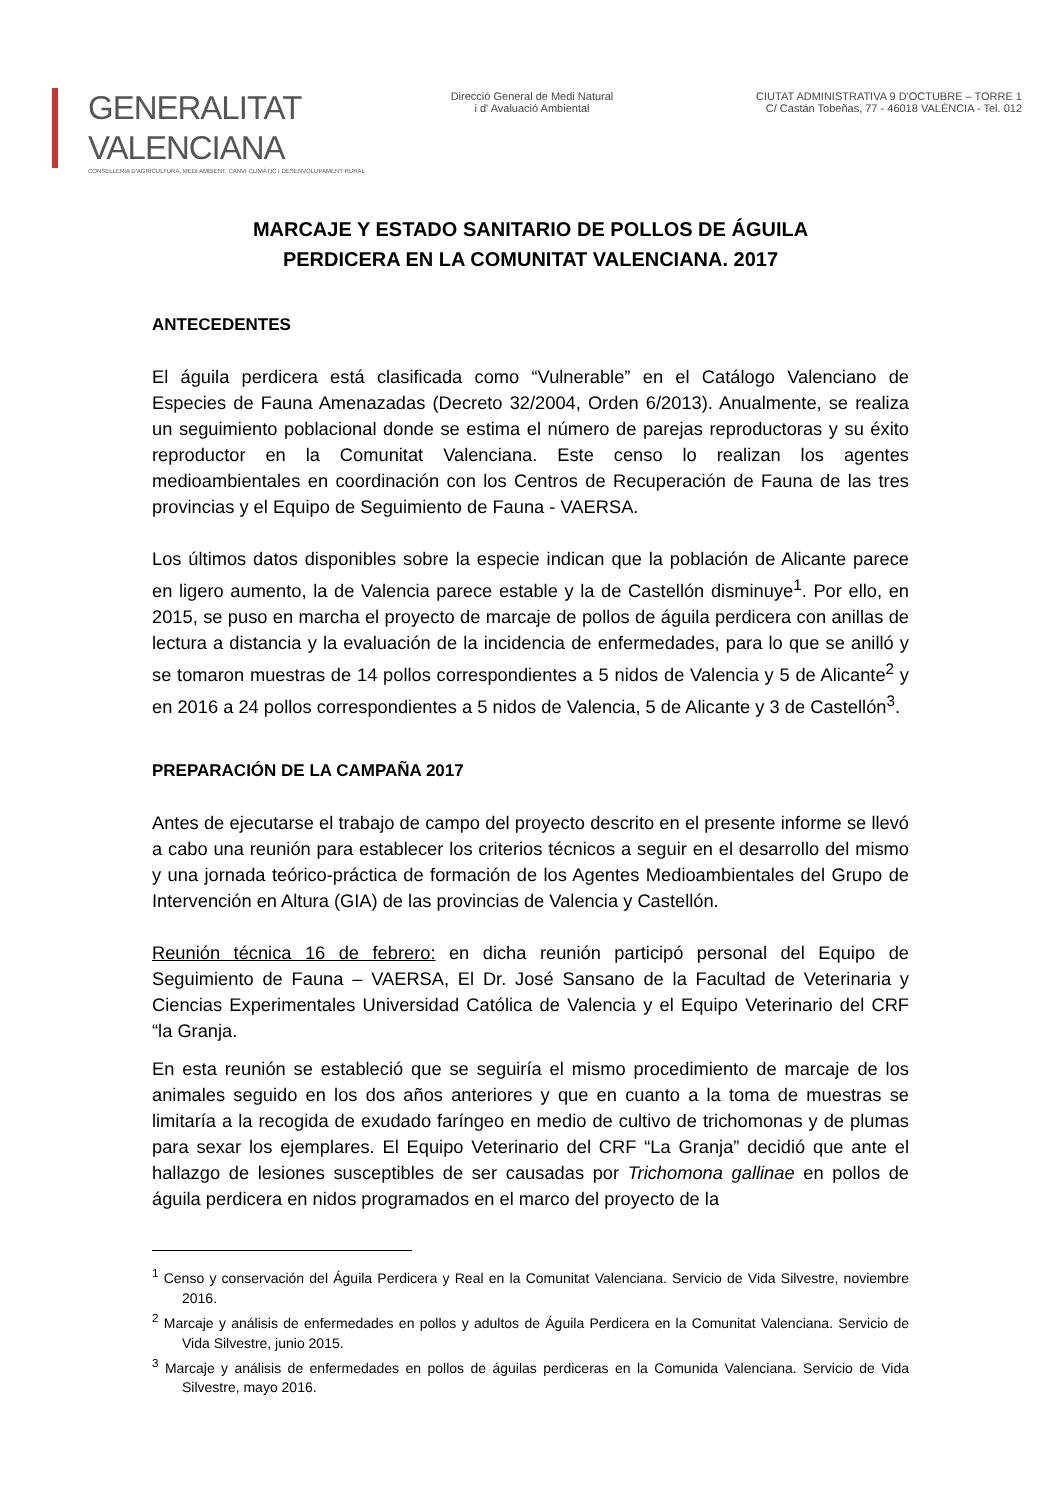GENERALITAT VALENCIANA
CONSELLERIA D'AGRICULTURA, MEDI AMBIENT, CANVI CLIMÀTIC I DESENVOLUPAMENT RURAL
Direcció General de Medi Natural
i d' Avaluació Ambiental
CIUTAT ADMINISTRATIVA 9 D'OCTUBRE – TORRE 1
C/ Castán Tobeñas, 77 - 46018 VALÈNCIA - Tel. 012
MARCAJE Y ESTADO SANITARIO DE POLLOS DE ÁGUILA
PERDICERA EN LA COMUNITAT VALENCIANA. 2017
ANTECEDENTES
El águila perdicera está clasificada como “Vulnerable” en el Catálogo Valenciano de Especies de Fauna Amenazadas (Decreto 32/2004, Orden 6/2013). Anualmente, se realiza un seguimiento poblacional donde se estima el número de parejas reproductoras y su éxito reproductor en la Comunitat Valenciana. Este censo lo realizan los agentes medioambientales en coordinación con los Centros de Recuperación de Fauna de las tres provincias y el Equipo de Seguimiento de Fauna - VAERSA.
Los últimos datos disponibles sobre la especie indican que la población de Alicante parece en ligero aumento, la de Valencia parece estable y la de Castellón disminuye<sup>1</sup>. Por ello, en 2015, se puso en marcha el proyecto de marcaje de pollos de águila perdicera con anillas de lectura a distancia y la evaluación de la incidencia de enfermedades, para lo que se anilló y se tomaron muestras de 14 pollos correspondientes a 5 nidos de Valencia y 5 de Alicante<sup>2</sup> y en 2016 a 24 pollos correspondientes a 5 nidos de Valencia, 5 de Alicante y 3 de Castellón<sup>3</sup>.
PREPARACIÓN DE LA CAMPAÑA 2017
Antes de ejecutarse el trabajo de campo del proyecto descrito en el presente informe se llevó a cabo una reunión para establecer los criterios técnicos a seguir en el desarrollo del mismo y una jornada teórico-práctica de formación de los Agentes Medioambientales del Grupo de Intervención en Altura (GIA) de las provincias de Valencia y Castellón.
Reunión técnica 16 de febrero: en dicha reunión participó personal del Equipo de Seguimiento de Fauna – VAERSA, El Dr. José Sansano de la Facultad de Veterinaria y Ciencias Experimentales Universidad Católica de Valencia y el Equipo Veterinario del CRF “la Granja.
En esta reunión se estableció que se seguiría el mismo procedimiento de marcaje de los animales seguido en los dos años anteriores y que en cuanto a la toma de muestras se limitaría a la recogida de exudado faríngeo en medio de cultivo de trichomonas y de plumas para sexar los ejemplares. El Equipo Veterinario del CRF “La Granja” decidió que ante el hallazgo de lesiones susceptibles de ser causadas por Trichomona gallinae en pollos de águila perdicera en nidos programados en el marco del proyecto de la
<sup>1</sup> Censo y conservación del Águila Perdicera y Real en la Comunitat Valenciana. Servicio de Vida Silvestre, noviembre 2016.
<sup>2</sup> Marcaje y análisis de enfermedades en pollos y adultos de Águila Perdicera en la Comunitat Valenciana. Servicio de Vida Silvestre, junio 2015.
<sup>3</sup> Marcaje y análisis de enfermedades en pollos de águilas perdiceras en la Comunida Valenciana. Servicio de Vida Silvestre, mayo 2016.